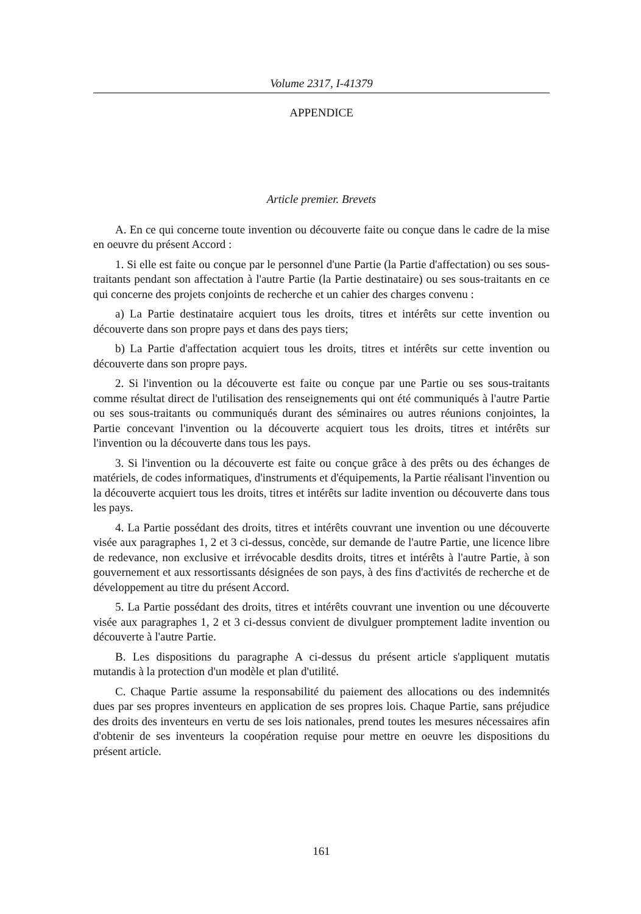Volume 2317, I-41379
APPENDICE
Article premier. Brevets
A. En ce qui concerne toute invention ou découverte faite ou conçue dans le cadre de la mise en oeuvre du présent Accord :
1. Si elle est faite ou conçue par le personnel d'une Partie (la Partie d'affectation) ou ses sous-traitants pendant son affectation à l'autre Partie (la Partie destinataire) ou ses sous-traitants en ce qui concerne des projets conjoints de recherche et un cahier des charges convenu :
a) La Partie destinataire acquiert tous les droits, titres et intérêts sur cette invention ou découverte dans son propre pays et dans des pays tiers;
b) La Partie d'affectation acquiert tous les droits, titres et intérêts sur cette invention ou découverte dans son propre pays.
2. Si l'invention ou la découverte est faite ou conçue par une Partie ou ses sous-traitants comme résultat direct de l'utilisation des renseignements qui ont été communiqués à l'autre Partie ou ses sous-traitants ou communiqués durant des séminaires ou autres réunions conjointes, la Partie concevant l'invention ou la découverte acquiert tous les droits, titres et intérêts sur l'invention ou la découverte dans tous les pays.
3. Si l'invention ou la découverte est faite ou conçue grâce à des prêts ou des échanges de matériels, de codes informatiques, d'instruments et d'équipements, la Partie réalisant l'invention ou la découverte acquiert tous les droits, titres et intérêts sur ladite invention ou découverte dans tous les pays.
4. La Partie possédant des droits, titres et intérêts couvrant une invention ou une découverte visée aux paragraphes 1, 2 et 3 ci-dessus, concède, sur demande de l'autre Partie, une licence libre de redevance, non exclusive et irrévocable desdits droits, titres et intérêts à l'autre Partie, à son gouvernement et aux ressortissants désignées de son pays, à des fins d'activités de recherche et de développement au titre du présent Accord.
5. La Partie possédant des droits, titres et intérêts couvrant une invention ou une découverte visée aux paragraphes 1, 2 et 3 ci-dessus convient de divulguer promptement ladite invention ou découverte à l'autre Partie.
B. Les dispositions du paragraphe A ci-dessus du présent article s'appliquent mutatis mutandis à la protection d'un modèle et plan d'utilité.
C. Chaque Partie assume la responsabilité du paiement des allocations ou des indemnités dues par ses propres inventeurs en application de ses propres lois. Chaque Partie, sans préjudice des droits des inventeurs en vertu de ses lois nationales, prend toutes les mesures nécessaires afin d'obtenir de ses inventeurs la coopération requise pour mettre en oeuvre les dispositions du présent article.
161